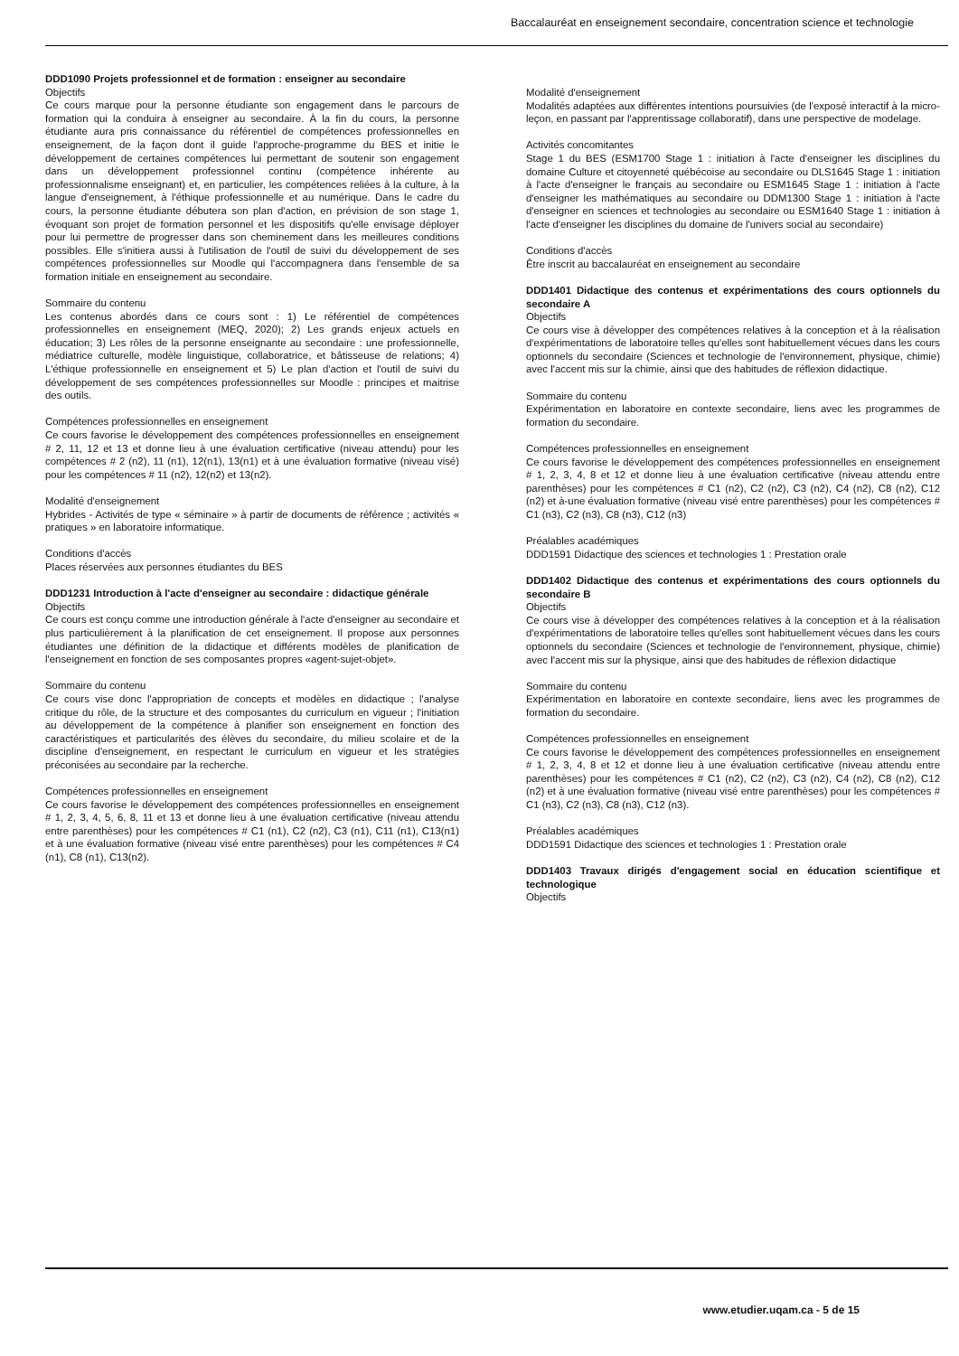Baccalauréat en enseignement secondaire, concentration science et technologie
DDD1090 Projets professionnel et de formation : enseigner au secondaire
Objectifs
Ce cours marque pour la personne étudiante son engagement dans le parcours de formation qui la conduira à enseigner au secondaire. À la fin du cours, la personne étudiante aura pris connaissance du référentiel de compétences professionnelles en enseignement, de la façon dont il guide l'approche-programme du BES et initie le développement de certaines compétences lui permettant de soutenir son engagement dans un développement professionnel continu (compétence inhérente au professionnalisme enseignant) et, en particulier, les compétences reliées à la culture, à la langue d'enseignement, à l'éthique professionnelle et au numérique. Dans le cadre du cours, la personne étudiante débutera son plan d'action, en prévision de son stage 1, évoquant son projet de formation personnel et les dispositifs qu'elle envisage déployer pour lui permettre de progresser dans son cheminement dans les meilleures conditions possibles. Elle s'initiera aussi à l'utilisation de l'outil de suivi du développement de ses compétences professionnelles sur Moodle qui l'accompagnera dans l'ensemble de sa formation initiale en enseignement au secondaire.
Sommaire du contenu
Les contenus abordés dans ce cours sont : 1) Le référentiel de compétences professionnelles en enseignement (MEQ, 2020); 2) Les grands enjeux actuels en éducation; 3) Les rôles de la personne enseignante au secondaire : une professionnelle, médiatrice culturelle, modèle linguistique, collaboratrice, et bâtisseuse de relations; 4) L'éthique professionnelle en enseignement et 5) Le plan d'action et l'outil de suivi du développement de ses compétences professionnelles sur Moodle : principes et maitrise des outils.
Compétences professionnelles en enseignement
Ce cours favorise le développement des compétences professionnelles en enseignement # 2, 11, 12 et 13 et donne lieu à une évaluation certificative (niveau attendu) pour les compétences # 2 (n2), 11 (n1), 12(n1), 13(n1) et à une évaluation formative (niveau visé) pour les compétences # 11 (n2), 12(n2) et 13(n2).
Modalité d'enseignement
Hybrides - Activités de type « séminaire » à partir de documents de référence ; activités « pratiques » en laboratoire informatique.
Conditions d'accès
Places réservées aux personnes étudiantes du BES
DDD1231 Introduction à l'acte d'enseigner au secondaire : didactique générale
Objectifs
Ce cours est conçu comme une introduction générale à l'acte d'enseigner au secondaire et plus particulièrement à la planification de cet enseignement. Il propose aux personnes étudiantes une définition de la didactique et différents modèles de planification de l'enseignement en fonction de ses composantes propres «agent-sujet-objet».
Sommaire du contenu
Ce cours vise donc l'appropriation de concepts et modèles en didactique ; l'analyse critique du rôle, de la structure et des composantes du curriculum en vigueur ; l'initiation au développement de la compétence à planifier son enseignement en fonction des caractéristiques et particularités des élèves du secondaire, du milieu scolaire et de la discipline d'enseignement, en respectant le curriculum en vigueur et les stratégies préconisées au secondaire par la recherche.
Compétences professionnelles en enseignement
Ce cours favorise le développement des compétences professionnelles en enseignement # 1, 2, 3, 4, 5, 6, 8, 11 et 13 et donne lieu à une évaluation certificative (niveau attendu entre parenthèses) pour les compétences # C1 (n1), C2 (n2), C3 (n1), C11 (n1), C13(n1) et à une évaluation formative (niveau visé entre parenthèses) pour les compétences # C4 (n1), C8 (n1), C13(n2).
Modalité d'enseignement
Modalités adaptées aux différentes intentions poursuivies (de l'exposé interactif à la micro-leçon, en passant par l'apprentissage collaboratif), dans une perspective de modelage.
Activités concomitantes
Stage 1 du BES (ESM1700 Stage 1 : initiation à l'acte d'enseigner les disciplines du domaine Culture et citoyenneté québécoise au secondaire ou DLS1645 Stage 1 : initiation à l'acte d'enseigner le français au secondaire ou ESM1645 Stage 1 : initiation à l'acte d'enseigner les mathématiques au secondaire ou DDM1300 Stage 1 : initiation à l'acte d'enseigner en sciences et technologies au secondaire ou ESM1640 Stage 1 : initiation à l'acte d'enseigner les disciplines du domaine de l'univers social au secondaire)
Conditions d'accès
Être inscrit au baccalauréat en enseignement au secondaire
DDD1401 Didactique des contenus et expérimentations des cours optionnels du secondaire A
Objectifs
Ce cours vise à développer des compétences relatives à la conception et à la réalisation d'expérimentations de laboratoire telles qu'elles sont habituellement vécues dans les cours optionnels du secondaire (Sciences et technologie de l'environnement, physique, chimie) avec l'accent mis sur la chimie, ainsi que des habitudes de réflexion didactique.
Sommaire du contenu
Expérimentation en laboratoire en contexte secondaire, liens avec les programmes de formation du secondaire.
Compétences professionnelles en enseignement
Ce cours favorise le développement des compétences professionnelles en enseignement # 1, 2, 3, 4, 8 et 12 et donne lieu à une évaluation certificative (niveau attendu entre parenthèses) pour les compétences # C1 (n2), C2 (n2), C3 (n2), C4 (n2), C8 (n2), C12 (n2) et à-une évaluation formative (niveau visé entre parenthèses) pour les compétences # C1 (n3), C2 (n3), C8 (n3), C12 (n3)
Préalables académiques
DDD1591 Didactique des sciences et technologies 1 : Prestation orale
DDD1402 Didactique des contenus et expérimentations des cours optionnels du secondaire B
Objectifs
Ce cours vise à développer des compétences relatives à la conception et à la réalisation d'expérimentations de laboratoire telles qu'elles sont habituellement vécues dans les cours optionnels du secondaire (Sciences et technologie de l'environnement, physique, chimie) avec l'accent mis sur la physique, ainsi que des habitudes de réflexion didactique
Sommaire du contenu
Expérimentation en laboratoire en contexte secondaire, liens avec les programmes de formation du secondaire.
Compétences professionnelles en enseignement
Ce cours favorise le développement des compétences professionnelles en enseignement # 1, 2, 3, 4, 8 et 12 et donne lieu à une évaluation certificative (niveau attendu entre parenthèses) pour les compétences # C1 (n2), C2 (n2), C3 (n2), C4 (n2), C8 (n2), C12 (n2) et à une évaluation formative (niveau visé entre parenthèses) pour les compétences # C1 (n3), C2 (n3), C8 (n3), C12 (n3).
Préalables académiques
DDD1591 Didactique des sciences et technologies 1 : Prestation orale
DDD1403 Travaux dirigés d'engagement social en éducation scientifique et technologique
Objectifs
www.etudier.uqam.ca - 5 de 15